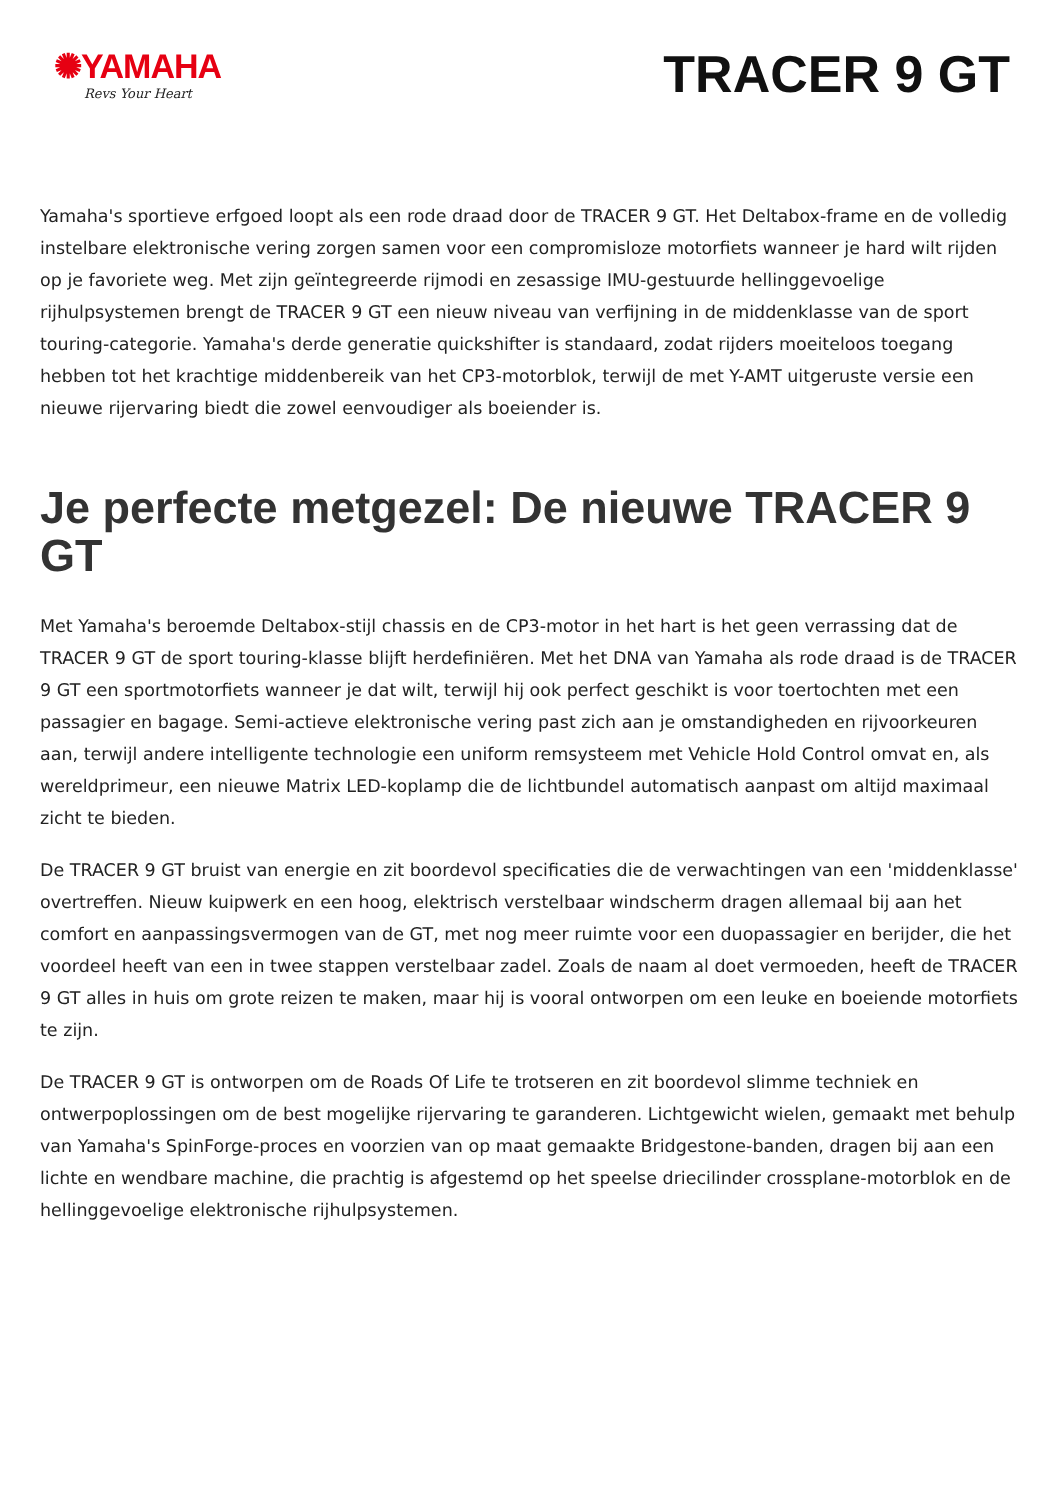✺YAMAHA
Revs Your Heart
TRACER 9 GT
Yamaha's sportieve erfgoed loopt als een rode draad door de TRACER 9 GT. Het Deltabox-frame en de volledig instelbare elektronische vering zorgen samen voor een compromisloze motorfiets wanneer je hard wilt rijden op je favoriete weg. Met zijn geïntegreerde rijmodi en zesassige IMU-gestuurde hellinggevoelige rijhulpsystemen brengt de TRACER 9 GT een nieuw niveau van verfijning in de middenklasse van de sport touring-categorie. Yamaha's derde generatie quickshifter is standaard, zodat rijders moeiteloos toegang hebben tot het krachtige middenbereik van het CP3-motorblok, terwijl de met Y-AMT uitgeruste versie een nieuwe rijervaring biedt die zowel eenvoudiger als boeiender is.
Je perfecte metgezel: De nieuwe TRACER 9 GT
Met Yamaha's beroemde Deltabox-stijl chassis en de CP3-motor in het hart is het geen verrassing dat de TRACER 9 GT de sport touring-klasse blijft herdefiniëren. Met het DNA van Yamaha als rode draad is de TRACER 9 GT een sportmotorfiets wanneer je dat wilt, terwijl hij ook perfect geschikt is voor toertochten met een passagier en bagage. Semi-actieve elektronische vering past zich aan je omstandigheden en rijvoorkeuren aan, terwijl andere intelligente technologie een uniform remsysteem met Vehicle Hold Control omvat en, als wereldprimeur, een nieuwe Matrix LED-koplamp die de lichtbundel automatisch aanpast om altijd maximaal zicht te bieden.
De TRACER 9 GT bruist van energie en zit boordevol specificaties die de verwachtingen van een 'middenklasse' overtreffen. Nieuw kuipwerk en een hoog, elektrisch verstelbaar windscherm dragen allemaal bij aan het comfort en aanpassingsvermogen van de GT, met nog meer ruimte voor een duopassagier en berijder, die het voordeel heeft van een in twee stappen verstelbaar zadel. Zoals de naam al doet vermoeden, heeft de TRACER 9 GT alles in huis om grote reizen te maken, maar hij is vooral ontworpen om een leuke en boeiende motorfiets te zijn.
De TRACER 9 GT is ontworpen om de Roads Of Life te trotseren en zit boordevol slimme techniek en ontwerpoplossingen om de best mogelijke rijervaring te garanderen. Lichtgewicht wielen, gemaakt met behulp van Yamaha's SpinForge-proces en voorzien van op maat gemaakte Bridgestone-banden, dragen bij aan een lichte en wendbare machine, die prachtig is afgestemd op het speelse driecilinder crossplane-motorblok en de hellinggevoelige elektronische rijhulpsystemen.